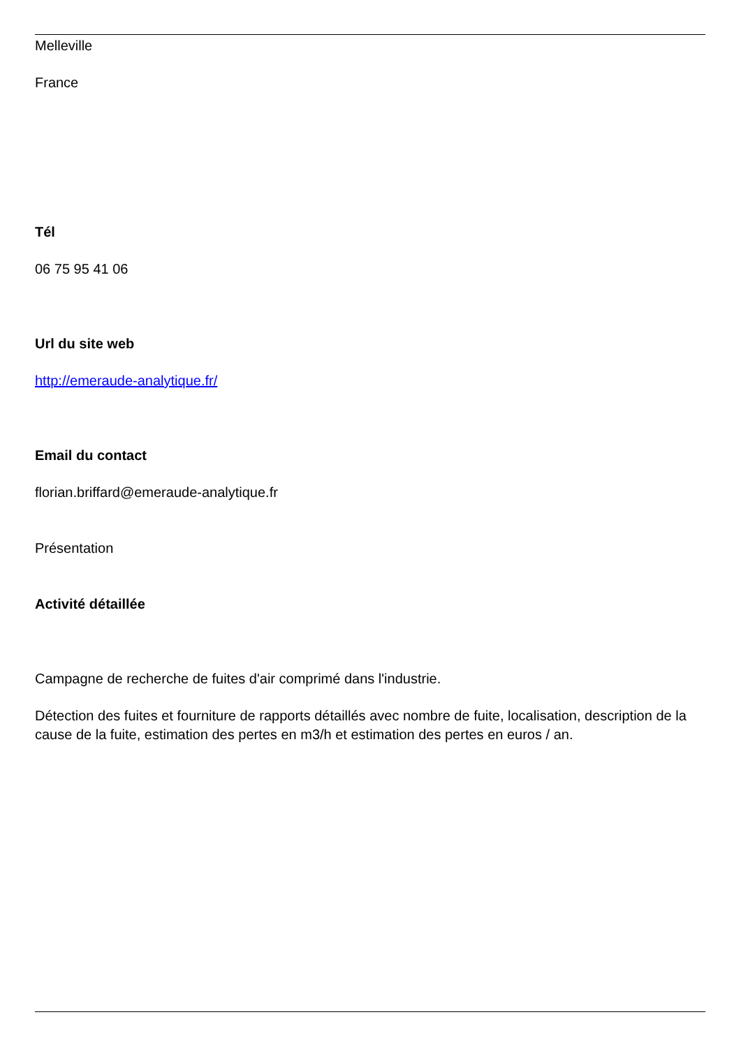Melleville
France
Tél
06 75 95 41 06
Url du site web
http://emeraude-analytique.fr/
Email du contact
florian.briffard@emeraude-analytique.fr
Présentation
Activité détaillée
Campagne de recherche de fuites d'air comprimé dans l'industrie.
Détection des fuites et fourniture de rapports détaillés avec nombre de fuite, localisation, description de la cause de la fuite, estimation des pertes en m3/h et estimation des pertes en euros / an.